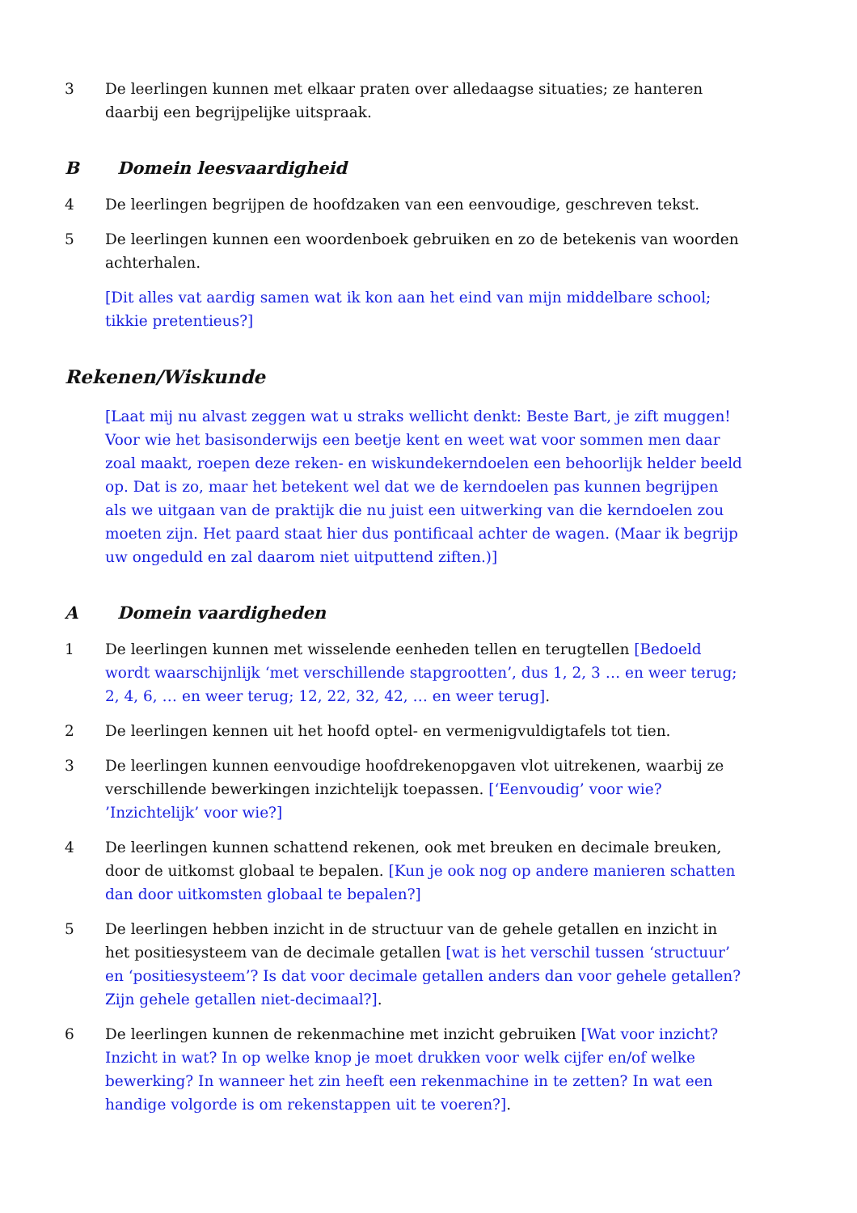3 De leerlingen kunnen met elkaar praten over alledaagse situaties; ze hanteren daarbij een begrijpelijke uitspraak.
B Domein leesvaardigheid
4 De leerlingen begrijpen de hoofdzaken van een eenvoudige, geschreven tekst.
5 De leerlingen kunnen een woordenboek gebruiken en zo de betekenis van woorden achterhalen.
[Dit alles vat aardig samen wat ik kon aan het eind van mijn middelbare school; tikkie pretentieus?]
Rekenen/Wiskunde
[Laat mij nu alvast zeggen wat u straks wellicht denkt: Beste Bart, je zift muggen! Voor wie het basisonderwijs een beetje kent en weet wat voor sommen men daar zoal maakt, roepen deze reken- en wiskundekerndoelen een behoorlijk helder beeld op. Dat is zo, maar het betekent wel dat we de kerndoelen pas kunnen begrijpen als we uitgaan van de praktijk die nu juist een uitwerking van die kerndoelen zou moeten zijn. Het paard staat hier dus pontificaal achter de wagen. (Maar ik begrijp uw ongeduld en zal daarom niet uitputtend ziften.)]
A Domein vaardigheden
1 De leerlingen kunnen met wisselende eenheden tellen en terugtellen [Bedoeld wordt waarschijnlijk ‘met verschillende stapgrootten’, dus 1, 2, 3 … en weer terug; 2, 4, 6, … en weer terug; 12, 22, 32, 42, … en weer terug].
2 De leerlingen kennen uit het hoofd optel- en vermenigvuldigtafels tot tien.
3 De leerlingen kunnen eenvoudige hoofdrekenopgaven vlot uitrekenen, waarbij ze verschillende bewerkingen inzichtelijk toepassen. [‘Eenvoudig’ voor wie? ’Inzichtelijk’ voor wie?]
4 De leerlingen kunnen schattend rekenen, ook met breuken en decimale breuken, door de uitkomst globaal te bepalen. [Kun je ook nog op andere manieren schatten dan door uitkomsten globaal te bepalen?]
5 De leerlingen hebben inzicht in de structuur van de gehele getallen en inzicht in het positiesysteem van de decimale getallen [wat is het verschil tussen ‘structuur’ en ‘positiesysteem’? Is dat voor decimale getallen anders dan voor gehele getallen? Zijn gehele getallen niet-decimaal?].
6 De leerlingen kunnen de rekenmachine met inzicht gebruiken [Wat voor inzicht? Inzicht in wat? In op welke knop je moet drukken voor welk cijfer en/of welke bewerking? In wanneer het zin heeft een rekenmachine in te zetten? In wat een handige volgorde is om rekenstappen uit te voeren?].